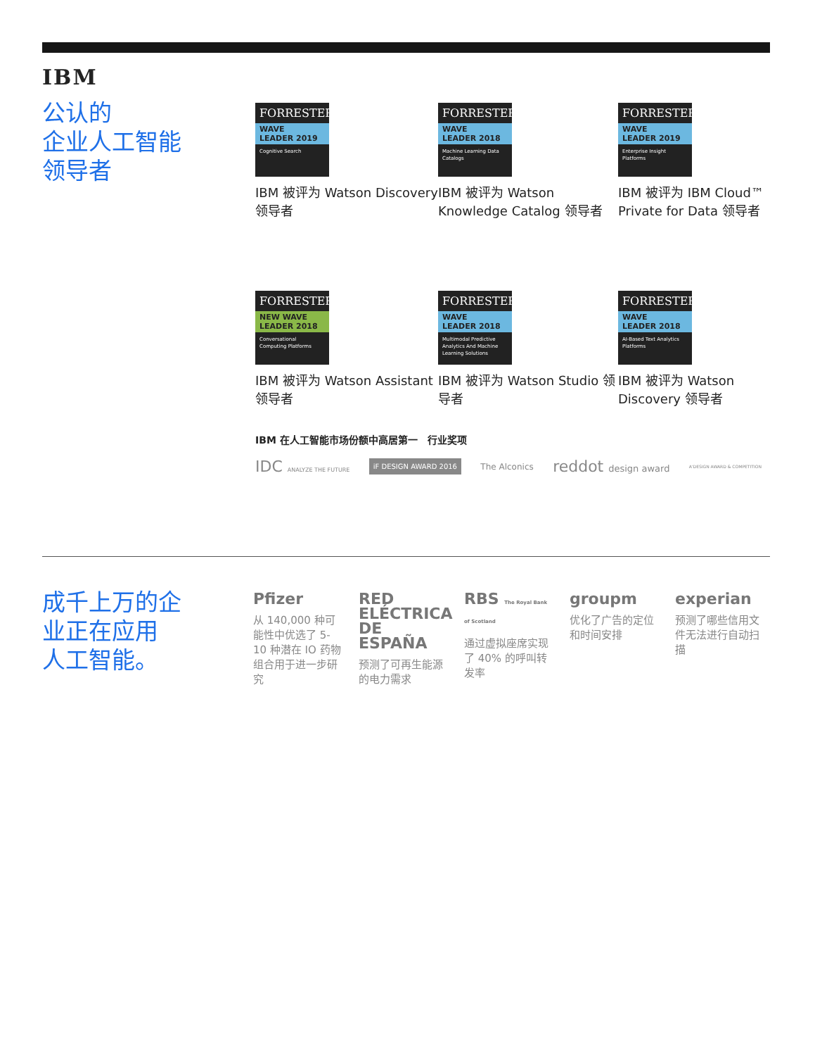IBM
公认的
企业人工智能
领导者
FORRESTER
WAVE
LEADER 2019
Cognitive Search
IBM 被评为 Watson Discovery 领导者
FORRESTER
WAVE
LEADER 2018
Machine Learning Data Catalogs
IBM 被评为 Watson Knowledge Catalog 领导者
FORRESTER
WAVE
LEADER 2019
Enterprise Insight Platforms
IBM 被评为 IBM Cloud™ Private for Data 领导者
FORRESTER
NEW WAVE
LEADER 2018
Conversational Computing Platforms
IBM 被评为 Watson Assistant 领导者
FORRESTER
WAVE
LEADER 2018
Multimodal Predictive Analytics And Machine Learning Solutions
IBM 被评为 Watson Studio 领导者
FORRESTER
WAVE
LEADER 2018
AI-Based Text Analytics Platforms
IBM 被评为 Watson Discovery 领导者
IBM 在人工智能市场份额中高居第一 行业奖项
IDC ANALYZE THE FUTURE iF DESIGN AWARD 2016 The Alconics reddot design award A'DESIGN AWARD & COMPETITION
成千上万的企
业正在应用
人工智能。
Pfizer
从 140,000 种可能性中优选了 5-10 种潜在 IO 药物组合用于进一步研究
RED ELÉCTRICA DE ESPAÑA
预测了可再生能源的电力需求
RBS The Royal Bank of Scotland
通过虚拟座席实现了 40% 的呼叫转发率
groupm
优化了广告的定位和时间安排
experian
预测了哪些信用文件无法进行自动扫描